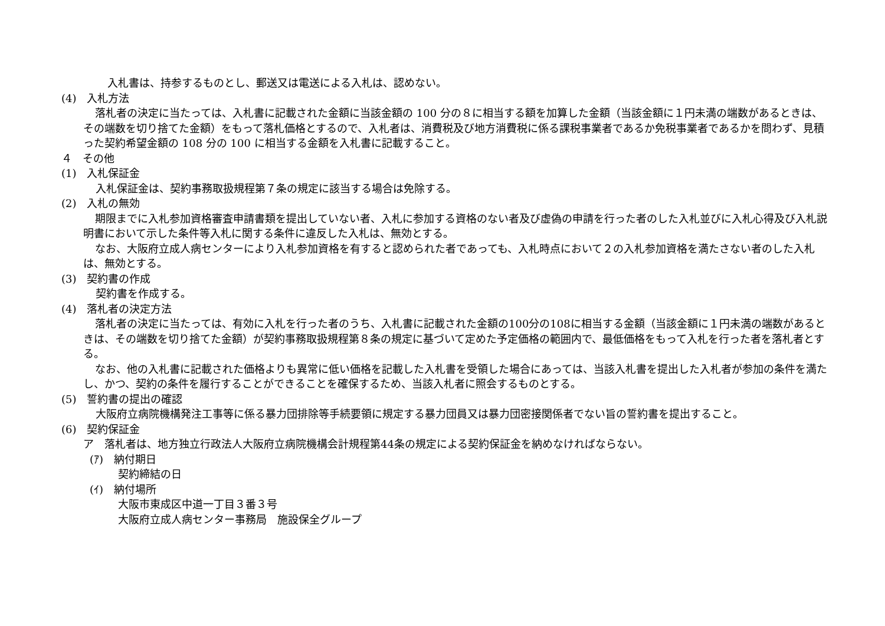入札書は、持参するものとし、郵送又は電送による入札は、認めない。
(4)　入札方法
落札者の決定に当たっては、入札書に記載された金額に当該金額の 100 分の８に相当する額を加算した金額（当該金額に１円未満の端数があるときは、その端数を切り捨てた金額）をもって落札価格とするので、入札者は、消費税及び地方消費税に係る課税事業者であるか免税事業者であるかを問わず、見積った契約希望金額の 108 分の 100 に相当する金額を入札書に記載すること。
４　その他
(1)　入札保証金
入札保証金は、契約事務取扱規程第７条の規定に該当する場合は免除する。
(2)　入札の無効
期限までに入札参加資格審査申請書類を提出していない者、入札に参加する資格のない者及び虚偽の申請を行った者のした入札並びに入札心得及び入札説明書において示した条件等入札に関する条件に違反した入札は、無効とする。
なお、大阪府立成人病センターにより入札参加資格を有すると認められた者であっても、入札時点において２の入札参加資格を満たさない者のした入札は、無効とする。
(3)　契約書の作成
契約書を作成する。
(4)　落札者の決定方法
落札者の決定に当たっては、有効に入札を行った者のうち、入札書に記載された金額の100分の108に相当する金額（当該金額に１円未満の端数があるときは、その端数を切り捨てた金額）が契約事務取扱規程第８条の規定に基づいて定めた予定価格の範囲内で、最低価格をもって入札を行った者を落札者とする。
なお、他の入札書に記載された価格よりも異常に低い価格を記載した入札書を受領した場合にあっては、当該入札書を提出した入札者が参加の条件を満たし、かつ、契約の条件を履行することができることを確保するため、当該入札者に照会するものとする。
(5)　誓約書の提出の確認
大阪府立病院機構発注工事等に係る暴力団排除等手続要領に規定する暴力団員又は暴力団密接関係者でない旨の誓約書を提出すること。
(6)　契約保証金
ア　落札者は、地方独立行政法人大阪府立病院機構会計規程第44条の規定による契約保証金を納めなければならない。
(ｱ)　納付期日
契約締結の日
(ｲ)　納付場所
大阪市東成区中道一丁目３番３号
大阪府立成人病センター事務局　施設保全グループ